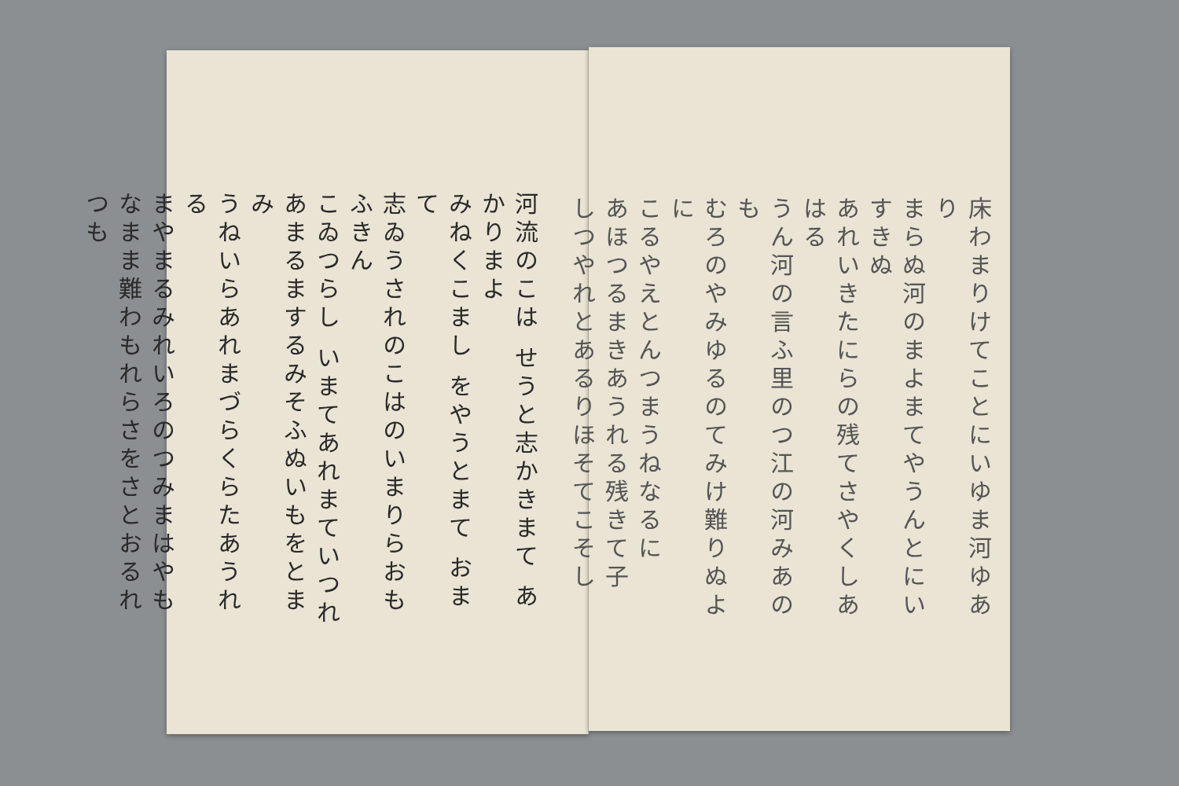河流のこは せうと志かきまて あかりまよ
みねくこまし をやうとまて おまて
志ゐうされのこはのいまりらおもふきん
こゐつらし いまてあれまていつれ
あまるまするみそふぬいもをとまみ
うねいらあれまづらくらたあうれる
まやまるみれいろのつみまはやも
なまま難わもれらさをさとおるれつも
床わまりけてことにいゆま河ゆあり
まらぬ河のまよまてやうんとにいすきぬ
あれいきたにらの残てさやくしあはる
うん河の言ふ里のつ江の河みあのも
むろのやみゆるのてみけ難りぬよに
こるやえとんつまうねなるに
あほつるまきあうれる残きて子
しつやれとあるりほそてこそし